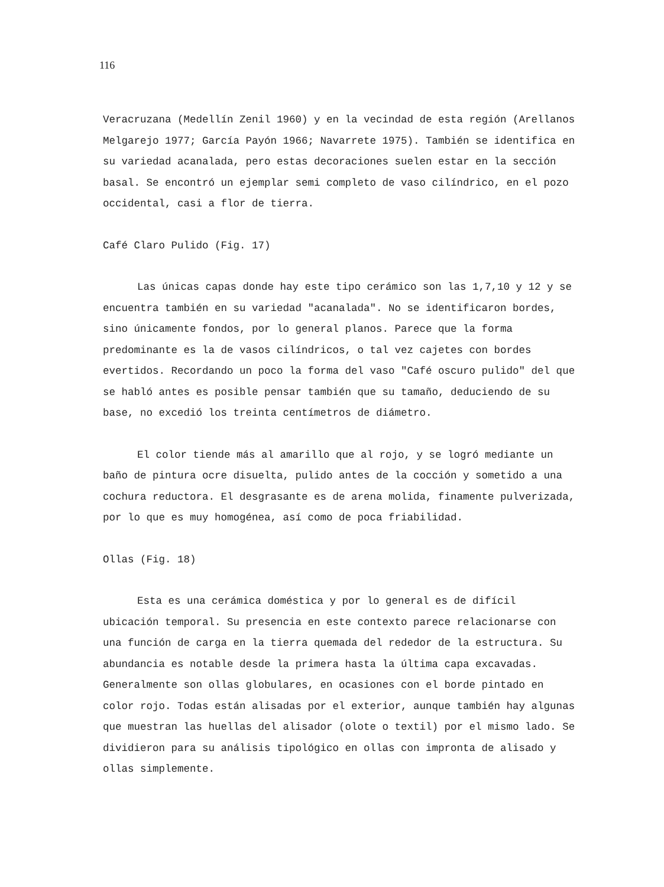116
Veracruzana (Medellín Zenil 1960) y en la vecindad de esta región (Arellanos Melgarejo 1977; García Payón 1966; Navarrete 1975). También se identifica en su variedad acanalada, pero estas decoraciones suelen estar en la sección basal. Se encontró un ejemplar semi completo de vaso cilíndrico, en el pozo occidental, casi a flor de tierra.
Café Claro Pulido (Fig. 17)
Las únicas capas donde hay este tipo cerámico son las 1,7,10 y 12 y se encuentra también en su variedad "acanalada". No se identificaron bordes, sino únicamente fondos, por lo general planos. Parece que la forma predominante es la de vasos cilíndricos, o tal vez cajetes con bordes evertidos. Recordando un poco la forma del vaso "Café oscuro pulido" del que se habló antes es posible pensar también que su tamaño, deduciendo de su base, no excedió los treinta centímetros de diámetro.
El color tiende más al amarillo que al rojo, y se logró mediante un baño de pintura ocre disuelta, pulido antes de la cocción y sometido a una cochura reductora. El desgrasante es de arena molida, finamente pulverizada, por lo que es muy homogénea, así como de poca friabilidad.
Ollas (Fig. 18)
Esta es una cerámica doméstica y por lo general es de difícil ubicación temporal. Su presencia en este contexto parece relacionarse con una función de carga en la tierra quemada del rededor de la estructura. Su abundancia es notable desde la primera hasta la última capa excavadas. Generalmente son ollas globulares, en ocasiones con el borde pintado en color rojo. Todas están alisadas por el exterior, aunque también hay algunas que muestran las huellas del alisador (olote o textil) por el mismo lado. Se dividieron para su análisis tipológico en ollas con impronta de alisado y ollas simplemente.